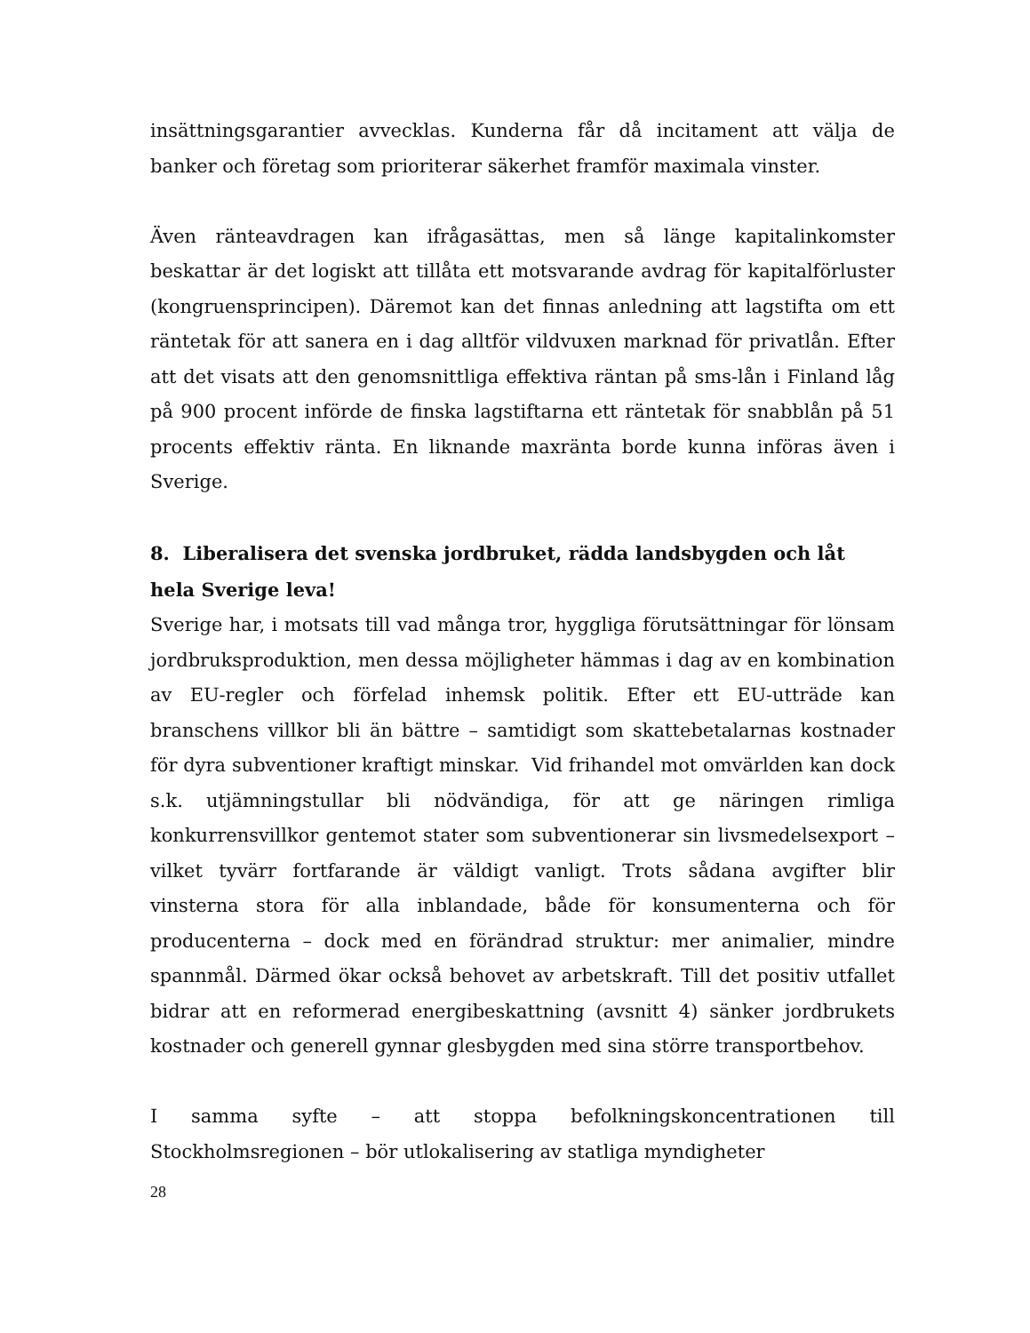insättningsgarantier avvecklas. Kunderna får då incitament att välja de banker och företag som prioriterar säkerhet framför maximala vinster.
Även ränteavdragen kan ifrågasättas, men så länge kapitalinkomster beskattar är det logiskt att tillåta ett motsvarande avdrag för kapitalförluster (kongruensprincipen). Däremot kan det finnas anledning att lagstifta om ett räntetak för att sanera en i dag alltför vildvuxen marknad för privatlån. Efter att det visats att den genomsnittliga effektiva räntan på sms-lån i Finland låg på 900 procent införde de finska lagstiftarna ett räntetak för snabblån på 51 procents effektiv ränta. En liknande maxränta borde kunna införas även i Sverige.
8. Liberalisera det svenska jordbruket, rädda landsbygden och låt hela Sverige leva!
Sverige har, i motsats till vad många tror, hyggliga förutsättningar för lönsam jordbruksproduktion, men dessa möjligheter hämmas i dag av en kombination av EU-regler och förfelad inhemsk politik. Efter ett EU-utträde kan branschens villkor bli än bättre – samtidigt som skattebetalarnas kostnader för dyra subventioner kraftigt minskar. Vid frihandel mot omvärlden kan dock s.k. utjämningstullar bli nödvändiga, för att ge näringen rimliga konkurrensvillkor gentemot stater som subventionerar sin livsmedelsexport – vilket tyvärr fortfarande är väldigt vanligt. Trots sådana avgifter blir vinsterna stora för alla inblandade, både för konsumenterna och för producenterna – dock med en förändrad struktur: mer animalier, mindre spannmål. Därmed ökar också behovet av arbetskraft. Till det positiv utfallet bidrar att en reformerad energibeskattning (avsnitt 4) sänker jordbrukets kostnader och generell gynnar glesbygden med sina större transportbehov.
I samma syfte – att stoppa befolkningskoncentrationen till Stockholmsregionen – bör utlokalisering av statliga myndigheter
28